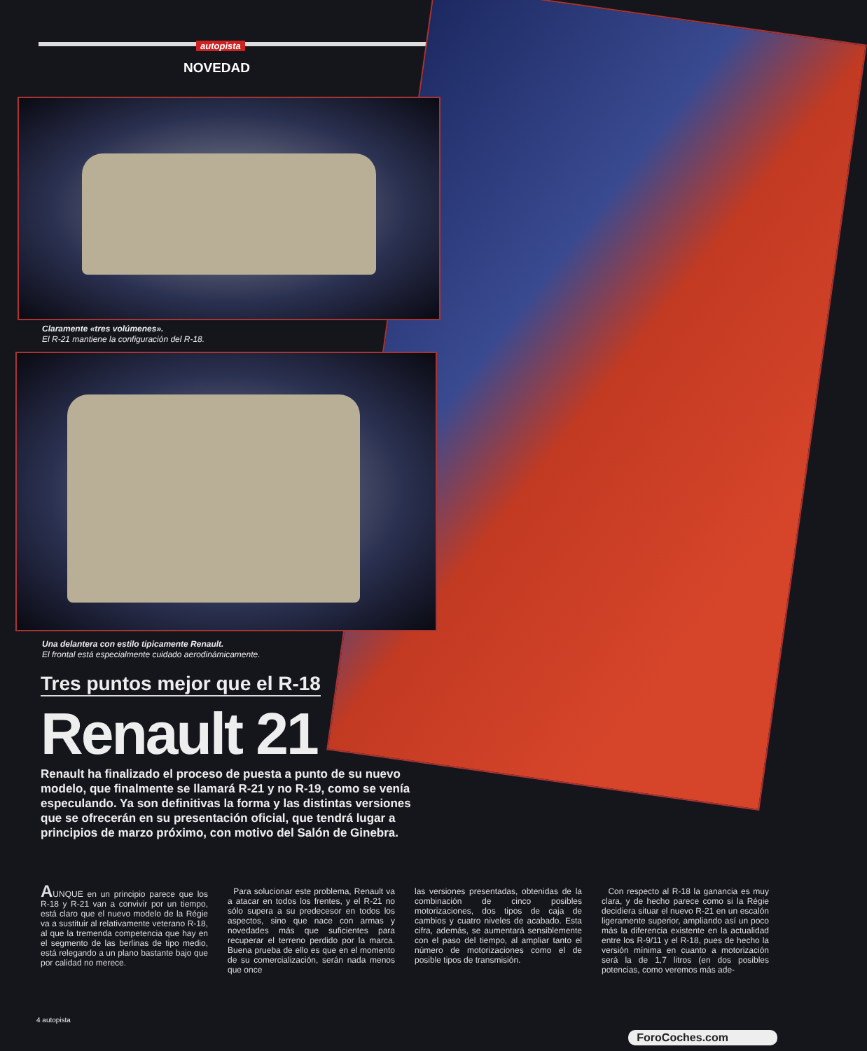autopista
NOVEDAD
Claramente «tres volúmenes».
El R-21 mantiene la configuración del R-18.
Una delantera con estilo tipicamente Renault.
El frontal está especialmente cuidado aerodinámicamente.
Tres puntos mejor que el R-18
Renault 21
Renault ha finalizado el proceso de puesta a punto de su nuevo modelo, que finalmente se llamará R-21 y no R-19, como se venía especulando. Ya son definitivas la forma y las distintas versiones que se ofrecerán en su presentación oficial, que tendrá lugar a principios de marzo próximo, con motivo del Salón de Ginebra.
AUNQUE en un principio parece que los R-18 y R-21 van a convivir por un tiempo, está claro que el nuevo modelo de la Régie va a sustituir al relativamente veterano R-18, al que la tremenda competencia que hay en el segmento de las berlinas de tipo medio, está relegando a un plano bastante bajo que por calidad no merece.
Para solucionar este problema, Renault va a atacar en todos los frentes, y el R-21 no sólo supera a su predecesor en todos los aspectos, sino que nace con armas y novedades más que suficientes para recuperar el terreno perdido por la marca. Buena prueba de ello es que en el momento de su comercialización, serán nada menos que once
las versiones presentadas, obtenidas de la combinación de cinco posibles motorizaciones, dos tipos de caja de cambios y cuatro niveles de acabado. Esta cifra, además, se aumentará sensiblemente con el paso del tiempo, al ampliar tanto el número de motorizaciones como el de posible tipos de transmisión.
Con respecto al R-18 la ganancia es muy clara, y de hecho parece como si la Régie decidiera situar el nuevo R-21 en un escalón ligeramente superior, ampliando así un poco más la diferencia existente en la actualidad entre los R-9/11 y el R-18, pues de hecho la versión mínima en cuanto a motorización será la de 1,7 litros (en dos posibles potencias, como veremos más ade-
4 autopista
ForoCoches.com